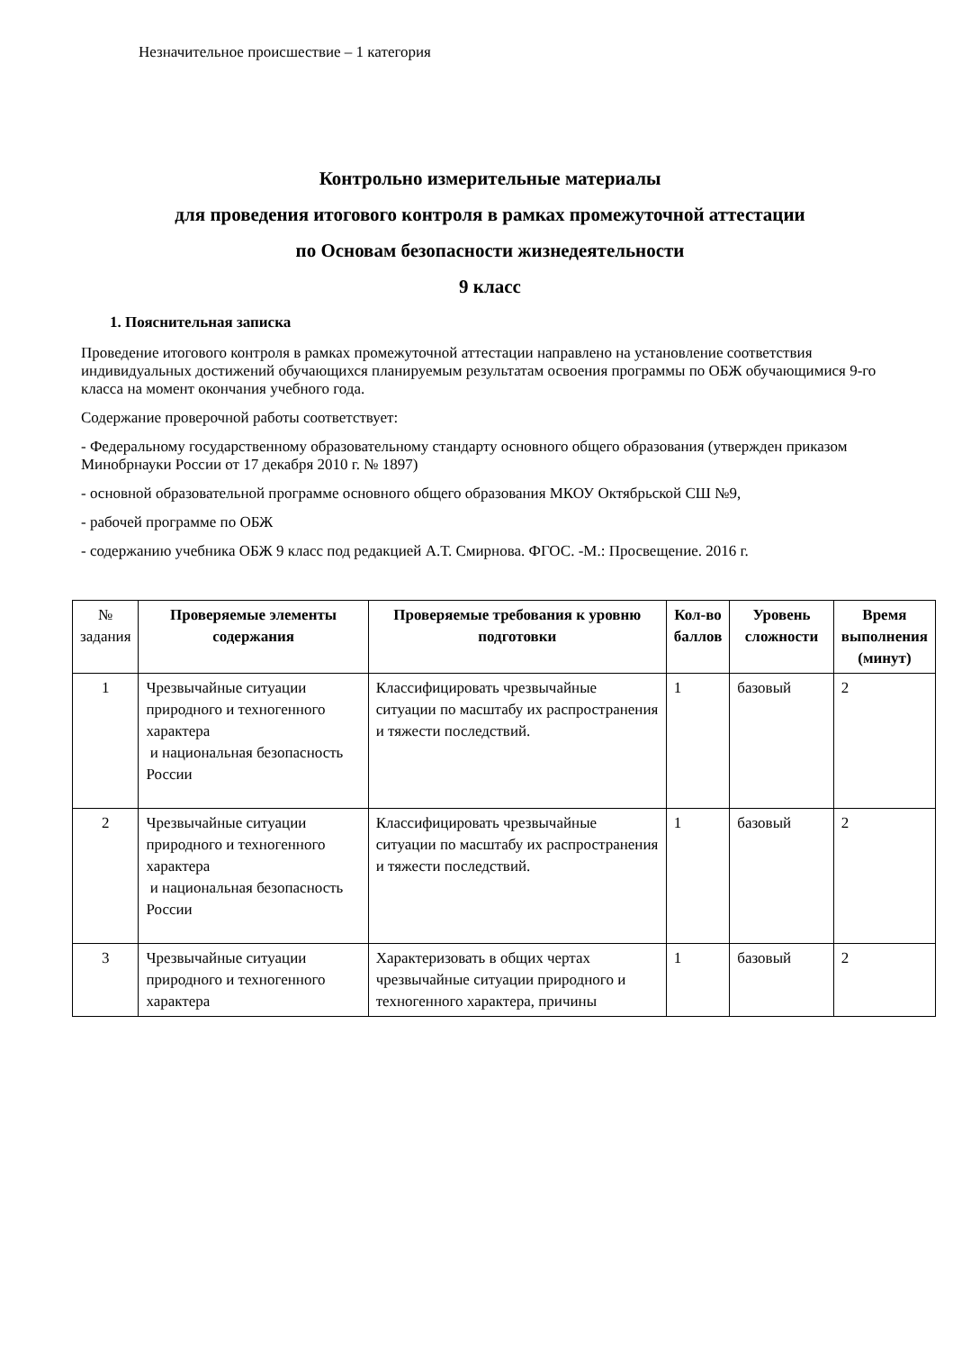Незначительное происшествие – 1 категория
Контрольно измерительные материалы
для проведения итогового контроля в рамках промежуточной аттестации
по Основам безопасности жизнедеятельности
9 класс
1. Пояснительная записка
Проведение итогового контроля в рамках промежуточной аттестации направлено на установление соответствия индивидуальных достижений обучающихся планируемым результатам освоения программы по ОБЖ обучающимися 9-го класса на момент окончания учебного года.
Содержание проверочной работы соответствует:
- Федеральному государственному образовательному стандарту основного общего образования (утвержден приказом Минобрнауки России от 17 декабря 2010 г. № 1897)
- основной образовательной программе основного общего образования МКОУ Октябрьской СШ №9,
- рабочей программе по ОБЖ
- содержанию учебника ОБЖ 9 класс под редакцией А.Т. Смирнова. ФГОС. -М.: Просвещение. 2016 г.
| № задания | Проверяемые элементы содержания | Проверяемые требования к уровню подготовки | Кол-во баллов | Уровень сложности | Время выполнения (минут) |
| --- | --- | --- | --- | --- | --- |
| 1 | Чрезвычайные ситуации природного и техногенного характера и национальная безопасность России | Классифицировать чрезвычайные ситуации по масштабу их распространения и тяжести последствий. | 1 | базовый | 2 |
| 2 | Чрезвычайные ситуации природного и техногенного характера и национальная безопасность России | Классифицировать чрезвычайные ситуации по масштабу их распространения и тяжести последствий. | 1 | базовый | 2 |
| 3 | Чрезвычайные ситуации природного и техногенного характера | Характеризовать в общих чертах чрезвычайные ситуации природного и техногенного характера, причины | 1 | базовый | 2 |